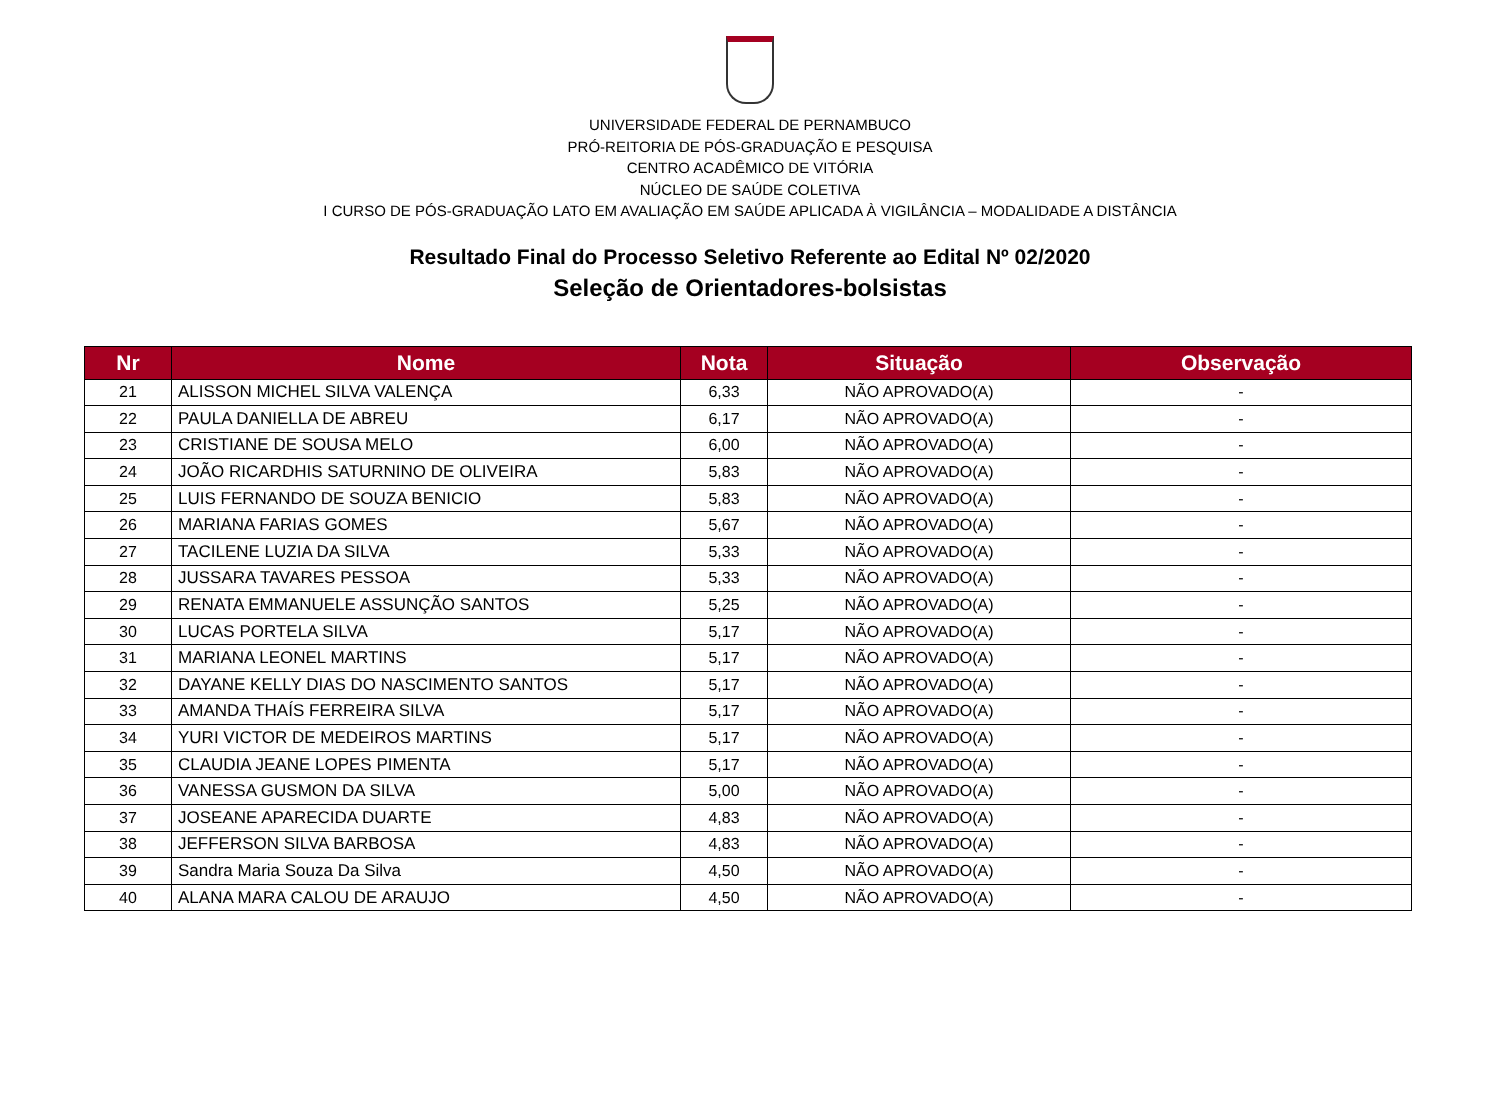UNIVERSIDADE FEDERAL DE PERNAMBUCO
PRÓ-REITORIA DE PÓS-GRADUAÇÃO E PESQUISA
CENTRO ACADÊMICO DE VITÓRIA
NÚCLEO DE SAÚDE COLETIVA
I CURSO DE PÓS-GRADUAÇÃO LATO EM AVALIAÇÃO EM SAÚDE APLICADA À VIGILÂNCIA – MODALIDADE A DISTÂNCIA
Resultado Final do Processo Seletivo Referente ao Edital Nº 02/2020
Seleção de Orientadores-bolsistas
| Nr | Nome | Nota | Situação | Observação |
| --- | --- | --- | --- | --- |
| 21 | ALISSON MICHEL SILVA VALENÇA | 6,33 | NÃO APROVADO(A) | - |
| 22 | PAULA DANIELLA DE ABREU | 6,17 | NÃO APROVADO(A) | - |
| 23 | CRISTIANE DE SOUSA MELO | 6,00 | NÃO APROVADO(A) | - |
| 24 | JOÃO RICARDHIS SATURNINO DE OLIVEIRA | 5,83 | NÃO APROVADO(A) | - |
| 25 | LUIS FERNANDO DE SOUZA BENICIO | 5,83 | NÃO APROVADO(A) | - |
| 26 | MARIANA FARIAS GOMES | 5,67 | NÃO APROVADO(A) | - |
| 27 | TACILENE LUZIA DA SILVA | 5,33 | NÃO APROVADO(A) | - |
| 28 | JUSSARA TAVARES PESSOA | 5,33 | NÃO APROVADO(A) | - |
| 29 | RENATA EMMANUELE ASSUNÇÃO SANTOS | 5,25 | NÃO APROVADO(A) | - |
| 30 | LUCAS PORTELA SILVA | 5,17 | NÃO APROVADO(A) | - |
| 31 | MARIANA LEONEL MARTINS | 5,17 | NÃO APROVADO(A) | - |
| 32 | DAYANE KELLY DIAS DO NASCIMENTO SANTOS | 5,17 | NÃO APROVADO(A) | - |
| 33 | AMANDA THAÍS FERREIRA SILVA | 5,17 | NÃO APROVADO(A) | - |
| 34 | YURI VICTOR DE MEDEIROS MARTINS | 5,17 | NÃO APROVADO(A) | - |
| 35 | CLAUDIA JEANE LOPES PIMENTA | 5,17 | NÃO APROVADO(A) | - |
| 36 | VANESSA GUSMON DA SILVA | 5,00 | NÃO APROVADO(A) | - |
| 37 | JOSEANE APARECIDA DUARTE | 4,83 | NÃO APROVADO(A) | - |
| 38 | JEFFERSON SILVA BARBOSA | 4,83 | NÃO APROVADO(A) | - |
| 39 | Sandra Maria Souza Da Silva | 4,50 | NÃO APROVADO(A) | - |
| 40 | ALANA MARA CALOU DE ARAUJO | 4,50 | NÃO APROVADO(A) | - |